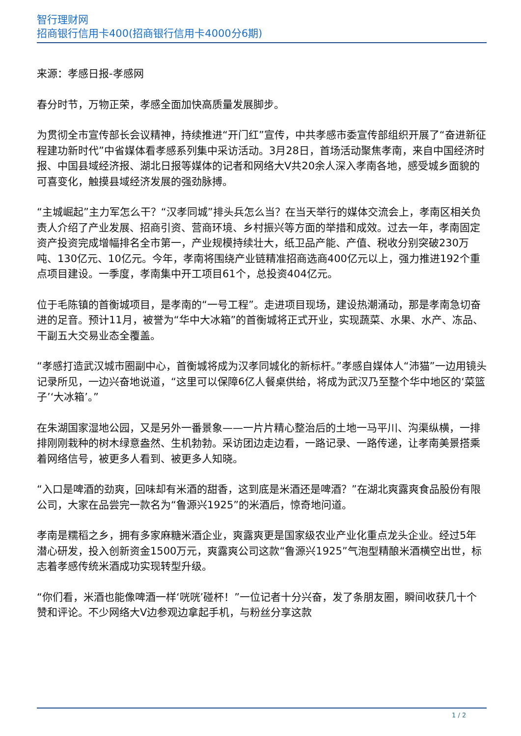智行理财网
招商银行信用卡400(招商银行信用卡4000分6期)
来源：孝感日报-孝感网
春分时节，万物正荣，孝感全面加快高质量发展脚步。
为贯彻全市宣传部长会议精神，持续推进“开门红”宣传，中共孝感市委宣传部组织开展了“奋进新征程建功新时代”中省媒体看孝感系列集中采访活动。3月28日，首场活动聚焦孝南，来自中国经济时报、中国县域经济报、湖北日报等媒体的记者和网络大V共20余人深入孝南各地，感受城乡面貌的可喜变化，触摸县域经济发展的强劲脉搏。
“主城崛起”主力军怎么干？“汉孝同城”排头兵怎么当？在当天举行的媒体交流会上，孝南区相关负责人介绍了产业发展、招商引资、营商环境、乡村振兴等方面的举措和成效。过去一年，孝南固定资产投资完成增幅排名全市第一，产业规模持续壮大，纸卫品产能、产值、税收分别突破230万吨、130亿元、10亿元。今年，孝南将围绕产业链精准招商选商400亿元以上，强力推进192个重点项目建设。一季度，孝南集中开工项目61个，总投资404亿元。
位于毛陈镇的首衡城项目，是孝南的“一号工程”。走进项目现场，建设热潮涌动，那是孝南急切奋进的足音。预计11月，被誉为“华中大冰箱”的首衡城将正式开业，实现蔬菜、水果、水产、冻品、干副五大交易业态全覆盖。
“孝感打造武汉城市圈副中心，首衡城将成为汉孝同城化的新标杆。”孝感自媒体人“沛猫”一边用镜头记录所见，一边兴奋地说道，“这里可以保障6亿人餐桌供给，将成为武汉乃至整个华中地区的‘菜篮子’‘大冰箱’。”
在朱湖国家湿地公园，又是另外一番景象——一片片精心整治后的土地一马平川、沟渠纵横，一排排刚刚栽种的树木绿意盎然、生机勃勃。采访团边走边看，一路记录、一路传递，让孝南美景搭乘着网络信号，被更多人看到、被更多人知晓。
“入口是啤酒的劲爽，回味却有米酒的甜香，这到底是米酒还是啤酒？”在湖北爽露爽食品股份有限公司，大家在品尝完一款名为“鲁源兴1925”的米酒后，惊奇地问道。
孝南是糯稻之乡，拥有多家麻糖米酒企业，爽露爽更是国家级农业产业化重点龙头企业。经过5年潜心研发，投入创新资金1500万元，爽露爽公司这款“鲁源兴1925”气泡型精酿米酒横空出世，标志着孝感传统米酒成功实现转型升级。
“你们看，米酒也能像啤酒一样‘咣咣’碰杯！”一位记者十分兴奋，发了条朋友圈，瞬间收获几十个赞和评论。不少网络大V边参观边拿起手机，与粉丝分享这款
1 / 2